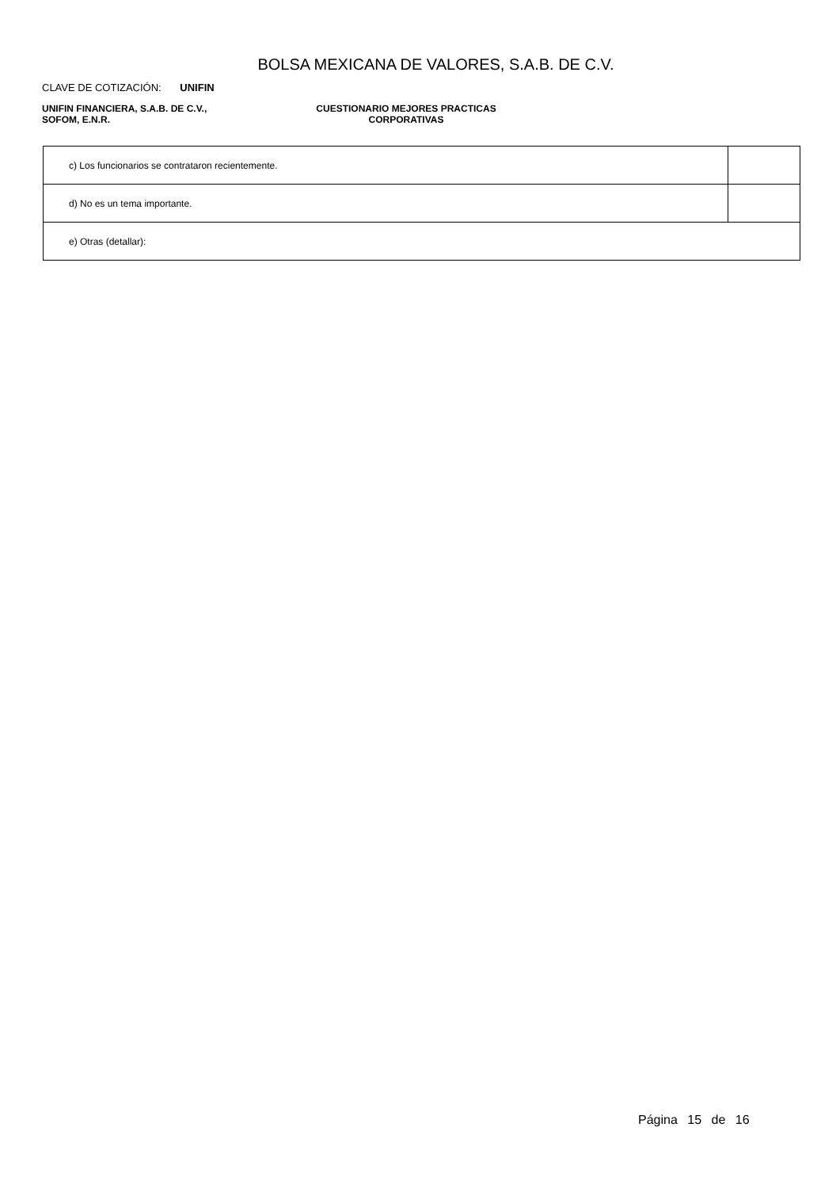BOLSA MEXICANA DE VALORES, S.A.B. DE C.V.
CLAVE DE COTIZACIÓN: UNIFIN
UNIFIN FINANCIERA, S.A.B. DE C.V.,
SOFOM, E.N.R.
CUESTIONARIO MEJORES PRACTICAS
CORPORATIVAS
| c) Los funcionarios se contrataron recientemente. | |
| d) No es un tema importante. | |
| e) Otras (detallar): | |
Página 15 de 16